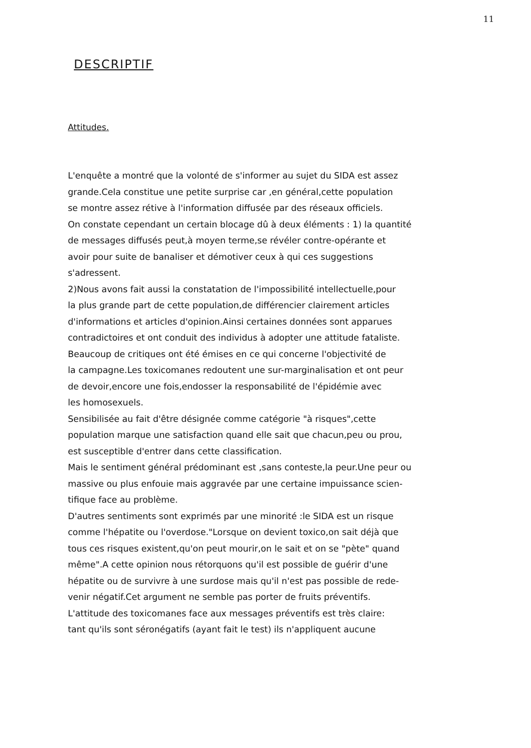11
DESCRIPTIF
Attitudes.
L'enquête a montré que la volonté de s'informer au sujet du SIDA est assez
grande.Cela constitue une petite surprise car ,en général,cette population
se montre assez rétive à l'information diffusée par des réseaux officiels.
On constate cependant un certain blocage dû à deux éléments : 1) la quantité
de messages diffusés peut,à moyen terme,se révéler contre-opérante et
avoir pour suite de banaliser et démotiver ceux à qui ces suggestions
s'adressent.
2)Nous avons fait aussi la constatation de l'impossibilité intellectuelle,pour
la plus grande part de cette population,de différencier clairement articles
d'informations et articles d'opinion.Ainsi certaines données sont apparues
contradictoires et ont conduit des individus à adopter une attitude fataliste.
Beaucoup de critiques ont été émises en ce qui concerne l'objectivité de
la campagne.Les toxicomanes redoutent une sur-marginalisation et ont peur
de devoir,encore une fois,endosser la responsabilité de l'épidémie avec
les homosexuels.
Sensibilisée au fait d'être désignée comme catégorie "à risques",cette
population marque une satisfaction quand elle sait que chacun,peu ou prou,
est susceptible d'entrer dans cette classification.
Mais le sentiment général prédominant est ,sans conteste,la peur.Une peur ou
massive ou plus enfouie mais aggravée par une certaine impuissance scien-
tifique face au problème.
D'autres sentiments sont exprimés par une minorité :le SIDA est un risque
comme l'hépatite ou l'overdose."Lorsque on devient toxico,on sait déjà que
tous ces risques existent,qu'on peut mourir,on le sait et on se "pète" quand
même".A cette opinion nous rétorquons qu'il est possible de guérir d'une
hépatite ou de survivre à une surdose mais qu'il n'est pas possible de rede-
venir négatif.Cet argument ne semble pas porter de fruits préventifs.
L'attitude des toxicomanes face aux messages préventifs est très claire:
tant qu'ils sont séronégatifs (ayant fait le test) ils n'appliquent aucune